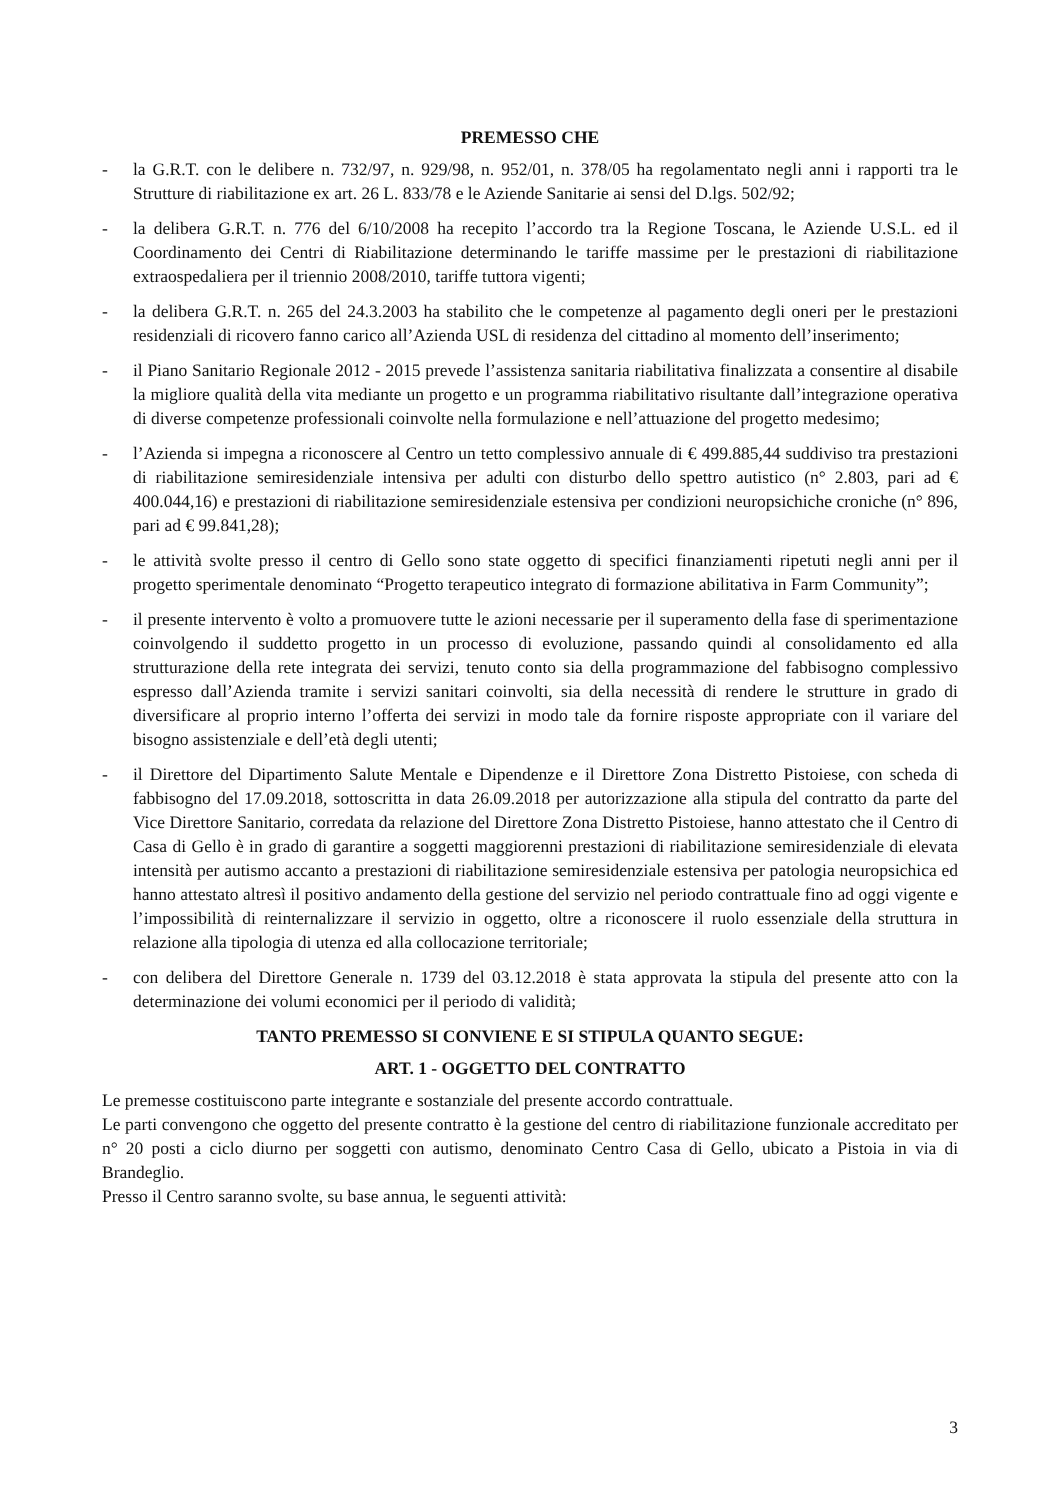PREMESSO CHE
- la G.R.T. con le delibere n. 732/97, n. 929/98, n. 952/01, n. 378/05 ha regolamentato negli anni i rapporti tra le Strutture di riabilitazione ex art. 26 L. 833/78 e le Aziende Sanitarie ai sensi del D.lgs. 502/92;
- la delibera G.R.T. n. 776 del 6/10/2008 ha recepito l’accordo tra la Regione Toscana, le Aziende U.S.L. ed il Coordinamento dei Centri di Riabilitazione determinando le tariffe massime per le prestazioni di riabilitazione extraospedaliera per il triennio 2008/2010, tariffe tuttora vigenti;
- la delibera G.R.T. n. 265 del 24.3.2003 ha stabilito che le competenze al pagamento degli oneri per le prestazioni residenziali di ricovero fanno carico all’Azienda USL di residenza del cittadino al momento dell’inserimento;
- il Piano Sanitario Regionale 2012 - 2015 prevede l’assistenza sanitaria riabilitativa finalizzata a consentire al disabile la migliore qualità della vita mediante un progetto e un programma riabilitativo risultante dall’integrazione operativa di diverse competenze professionali coinvolte nella formulazione e nell’attuazione del progetto medesimo;
- l’Azienda si impegna a riconoscere al Centro un tetto complessivo annuale di € 499.885,44 suddiviso tra prestazioni di riabilitazione semiresidenziale intensiva per adulti con disturbo dello spettro autistico (n° 2.803, pari ad € 400.044,16) e prestazioni di riabilitazione semiresidenziale estensiva per condizioni neuropsichiche croniche (n° 896, pari ad € 99.841,28);
- le attività svolte presso il centro di Gello sono state oggetto di specifici finanziamenti ripetuti negli anni per il progetto sperimentale denominato “Progetto terapeutico integrato di formazione abilitativa in Farm Community”;
- il presente intervento è volto a promuovere tutte le azioni necessarie per il superamento della fase di sperimentazione coinvolgendo il suddetto progetto in un processo di evoluzione, passando quindi al consolidamento ed alla strutturazione della rete integrata dei servizi, tenuto conto sia della programmazione del fabbisogno complessivo espresso dall’Azienda tramite i servizi sanitari coinvolti, sia della necessità di rendere le strutture in grado di diversificare al proprio interno l’offerta dei servizi in modo tale da fornire risposte appropriate con il variare del bisogno assistenziale e dell’età degli utenti;
- il Direttore del Dipartimento Salute Mentale e Dipendenze e il Direttore Zona Distretto Pistoiese, con scheda di fabbisogno del 17.09.2018, sottoscritta in data 26.09.2018 per autorizzazione alla stipula del contratto da parte del Vice Direttore Sanitario, corredata da relazione del Direttore Zona Distretto Pistoiese, hanno attestato che il Centro di Casa di Gello è in grado di garantire a soggetti maggiorenni prestazioni di riabilitazione semiresidenziale di elevata intensità per autismo accanto a prestazioni di riabilitazione semiresidenziale estensiva per patologia neuropsichica ed hanno attestato altresì il positivo andamento della gestione del servizio nel periodo contrattuale fino ad oggi vigente e l’impossibilità di reinternalizzare il servizio in oggetto, oltre a riconoscere il ruolo essenziale della struttura in relazione alla tipologia di utenza ed alla collocazione territoriale;
- con delibera del Direttore Generale n. 1739 del 03.12.2018 è stata approvata la stipula del presente atto con la determinazione dei volumi economici per il periodo di validità;
TANTO PREMESSO SI CONVIENE E SI STIPULA QUANTO SEGUE:
ART. 1 - OGGETTO DEL CONTRATTO
Le premesse costituiscono parte integrante e sostanziale del presente accordo contrattuale.
Le parti convengono che oggetto del presente contratto è la gestione del centro di riabilitazione funzionale accreditato per n° 20 posti a ciclo diurno per soggetti con autismo, denominato Centro Casa di Gello, ubicato a Pistoia in via di Brandeglio.
Presso il Centro saranno svolte, su base annua, le seguenti attività:
3